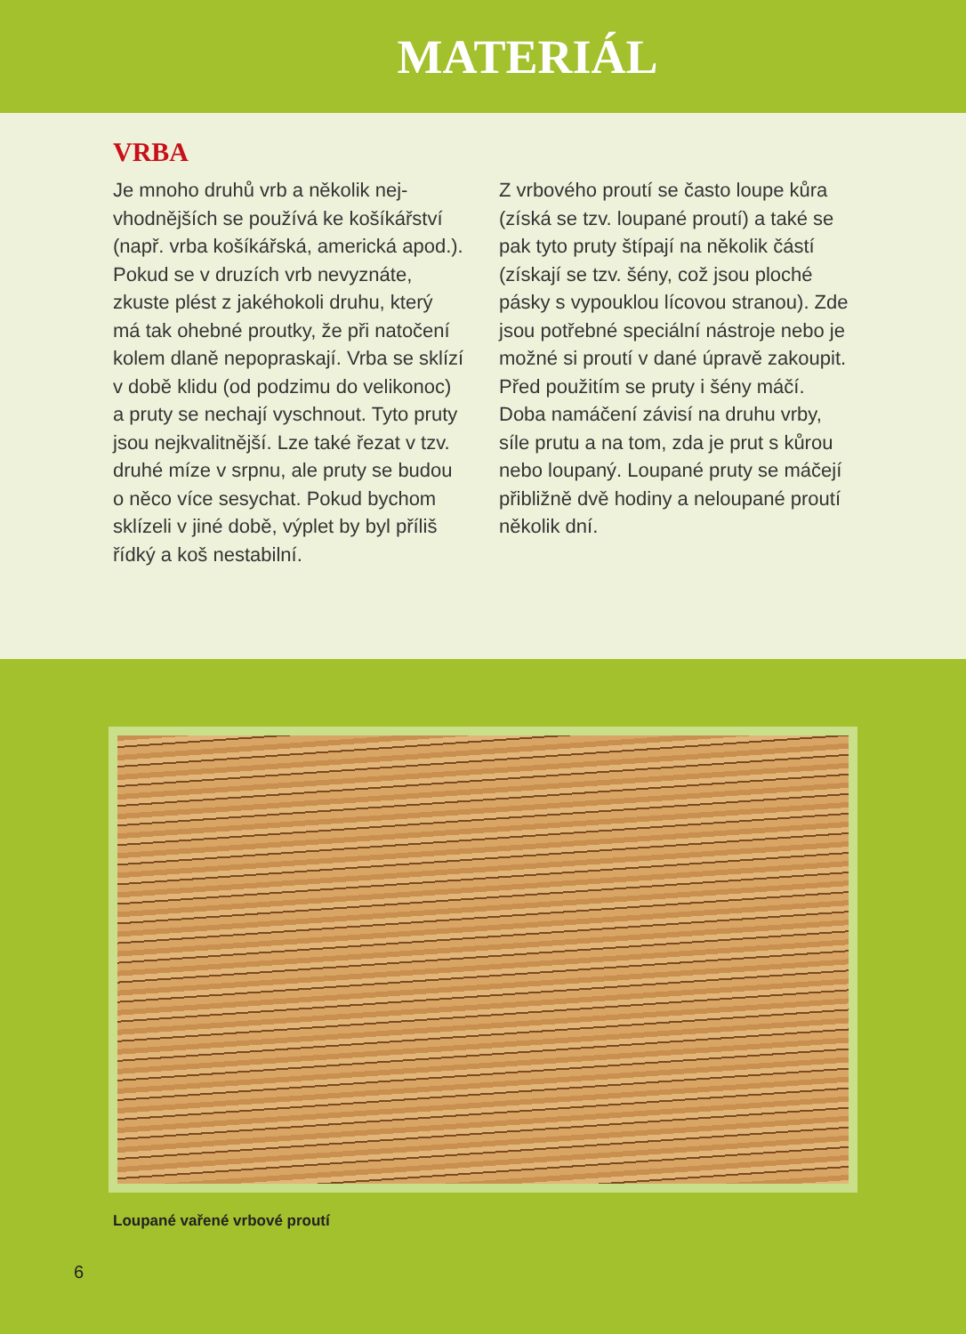MATERIÁL
VRBA
Je mnoho druhů vrb a několik nej­vhodnějších se používá ke košíkář­ství (např. vrba košíkářská, americká apod.). Pokud se v druzích vrb nevy­znáte, zkuste plést z jakéhokoli druhu, který má tak ohebné proutky, že při natočení kolem dlaně nepopraskají. Vrba se sklízí v době klidu (od podzi­mu do velikonoc) a pruty se nechají vyschnout. Tyto pruty jsou nejkva­litnější. Lze také řezat v tzv. druhé míze v srpnu, ale pruty se budou o něco více sesychat. Pokud by­chom sklízeli v jiné době, výplet by byl příliš řídký a koš nestabilní.
Z vrbového proutí se často loupe kůra (získá se tzv. loupané proutí) a také se pak tyto pruty štípají na několik částí (získají se tzv. šény, což jsou ploché pásky s vypouklou lícovou stranou). Zde jsou potřebné speciální nástroje nebo je možné si proutí v dané úpravě zakoupit. Před použitím se pruty i šény máčí. Doba namáčení závisí na druhu vrby, síle prutu a na tom, zda je prut s kůrou nebo loupaný. Loupané pruty se máčejí přibližně dvě hodiny a neloupané proutí několik dní.
Loupané vařené vrbové proutí
6